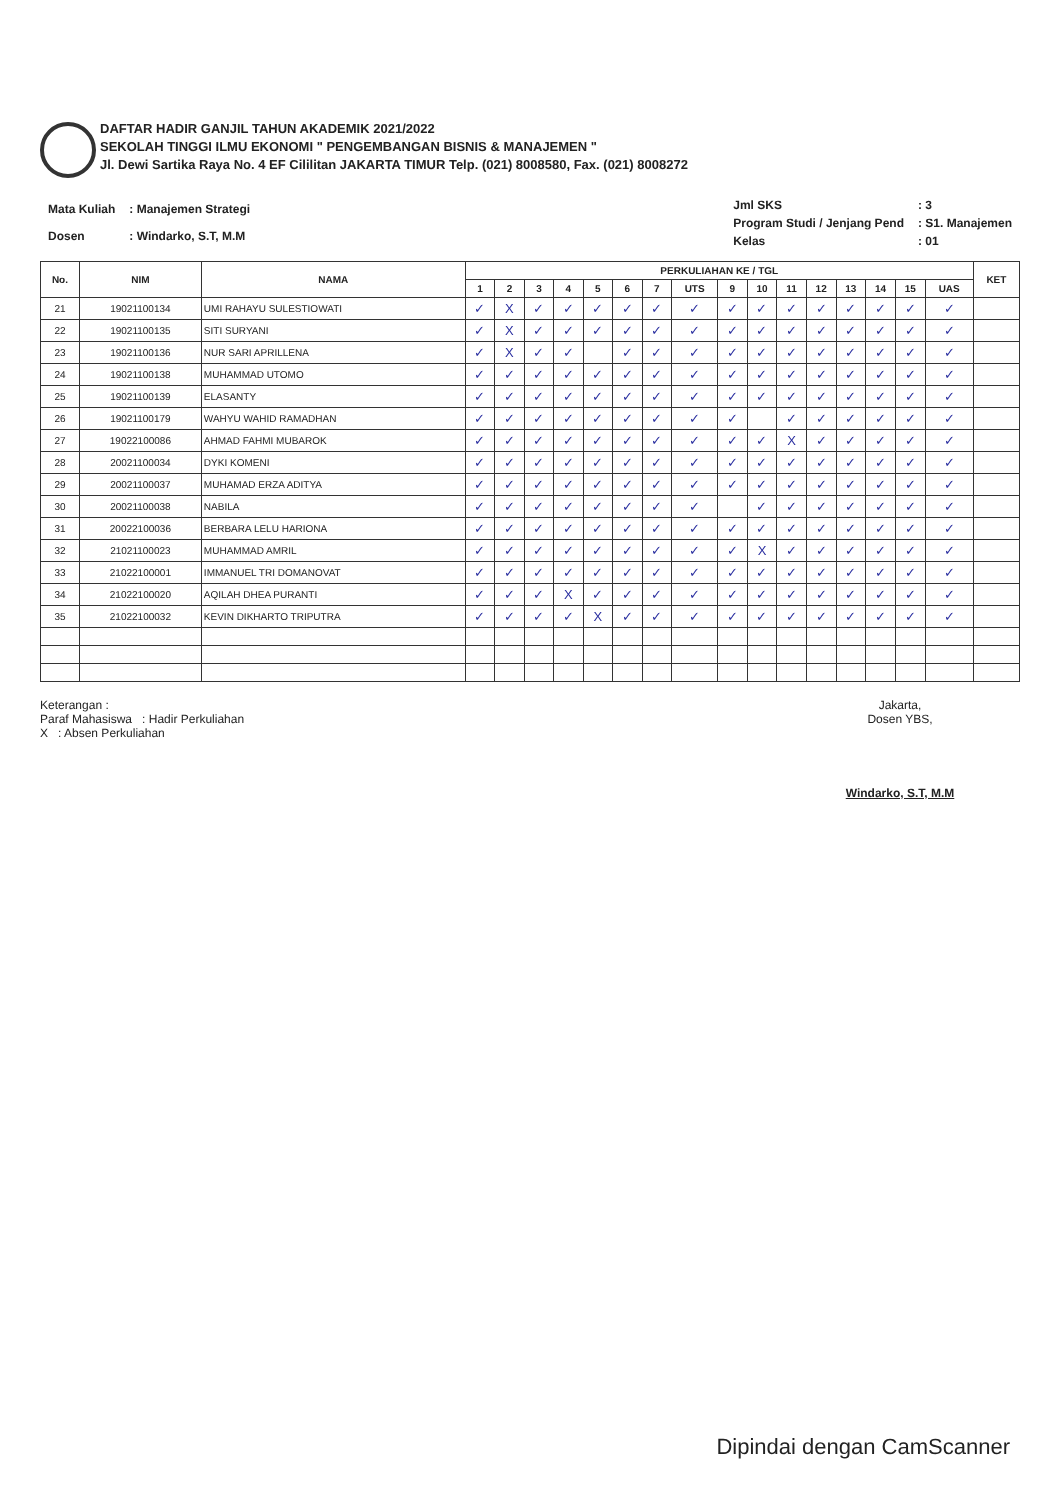DAFTAR HADIR GANJIL TAHUN AKADEMIK 2021/2022
SEKOLAH TINGGI ILMU EKONOMI " PENGEMBANGAN BISNIS & MANAJEMEN "
Jl. Dewi Sartika Raya No. 4 EF Cililitan JAKARTA TIMUR Telp. (021) 8008580, Fax. (021) 8008272
| Mata Kuliah | : Manajemen Strategi |
| Dosen | : Windarko, S.T, M.M |
| Jml SKS | : 3 |
| Program Studi / Jenjang Pend | : S1. Manajemen |
| Kelas | : 01 |
| No. | NIM | NAMA | PERKULIAHAN KE / TGL | | | | | | | | | | | | | | | | KET |
| --- | --- | --- | --- | --- | --- | --- | --- | --- | --- | --- | --- | --- | --- | --- | --- | --- | --- | --- | --- |
| | | | 1 | 2 | 3 | 4 | 5 | 6 | 7 | UTS | 9 | 10 | 11 | 12 | 13 | 14 | 15 | UAS | |
| 21 | 19021100134 | UMI RAHAYU SULESTIOWATI | ✓ | X | ✓ | ✓ | ✓ | ✓ | ✓ | ✓ | ✓ | ✓ | ✓ | ✓ | ✓ | ✓ | ✓ | ✓ | |
| 22 | 19021100135 | SITI SURYANI | ✓ | X | ✓ | ✓ | ✓ | ✓ | ✓ | ✓ | ✓ | ✓ | ✓ | ✓ | ✓ | ✓ | ✓ | ✓ | |
| 23 | 19021100136 | NUR SARI APRILLENA | ✓ | X | ✓ | ✓ | | ✓ | ✓ | ✓ | ✓ | ✓ | ✓ | ✓ | ✓ | ✓ | ✓ | ✓ | |
| 24 | 19021100138 | MUHAMMAD UTOMO | ✓ | ✓ | ✓ | ✓ | ✓ | ✓ | ✓ | ✓ | ✓ | ✓ | ✓ | ✓ | ✓ | ✓ | ✓ | ✓ | |
| 25 | 19021100139 | ELASANTY | ✓ | ✓ | ✓ | ✓ | ✓ | ✓ | ✓ | ✓ | ✓ | ✓ | ✓ | ✓ | ✓ | ✓ | ✓ | ✓ | |
| 26 | 19021100179 | WAHYU WAHID RAMADHAN | ✓ | ✓ | ✓ | ✓ | ✓ | ✓ | ✓ | ✓ | ✓ | | ✓ | ✓ | ✓ | ✓ | ✓ | ✓ | |
| 27 | 19022100086 | AHMAD FAHMI MUBAROK | ✓ | ✓ | ✓ | ✓ | ✓ | ✓ | ✓ | ✓ | ✓ | ✓ | X | ✓ | ✓ | ✓ | ✓ | ✓ | |
| 28 | 20021100034 | DYKI KOMENI | ✓ | ✓ | ✓ | ✓ | ✓ | ✓ | ✓ | ✓ | ✓ | ✓ | ✓ | ✓ | ✓ | ✓ | ✓ | ✓ | |
| 29 | 20021100037 | MUHAMAD ERZA ADITYA | ✓ | ✓ | ✓ | ✓ | ✓ | ✓ | ✓ | ✓ | ✓ | ✓ | ✓ | ✓ | ✓ | ✓ | ✓ | ✓ | |
| 30 | 20021100038 | NABILA | ✓ | ✓ | ✓ | ✓ | ✓ | ✓ | ✓ | ✓ | | ✓ | ✓ | ✓ | ✓ | ✓ | ✓ | ✓ | |
| 31 | 20022100036 | BERBARA LELU HARIONA | ✓ | ✓ | ✓ | ✓ | ✓ | ✓ | ✓ | ✓ | ✓ | ✓ | ✓ | ✓ | ✓ | ✓ | ✓ | ✓ | |
| 32 | 21021100023 | MUHAMMAD AMRIL | ✓ | ✓ | ✓ | ✓ | ✓ | ✓ | ✓ | ✓ | ✓ | X | ✓ | ✓ | ✓ | ✓ | ✓ | ✓ | |
| 33 | 21022100001 | IMMANUEL TRI DOMANOVAT | ✓ | ✓ | ✓ | ✓ | ✓ | ✓ | ✓ | ✓ | ✓ | ✓ | ✓ | ✓ | ✓ | ✓ | ✓ | ✓ | |
| 34 | 21022100020 | AQILAH DHEA PURANTI | ✓ | ✓ | ✓ | X | ✓ | ✓ | ✓ | ✓ | ✓ | ✓ | ✓ | ✓ | ✓ | ✓ | ✓ | ✓ | |
| 35 | 21022100032 | KEVIN DIKHARTO TRIPUTRA | ✓ | ✓ | ✓ | ✓ | X | ✓ | ✓ | ✓ | ✓ | ✓ | ✓ | ✓ | ✓ | ✓ | ✓ | ✓ | |
Keterangan :
Paraf Mahasiswa : Hadir Perkuliahan
X : Absen Perkuliahan
Jakarta,
Dosen YBS,
Windarko, S.T, M.M
Dipindai dengan CamScanner